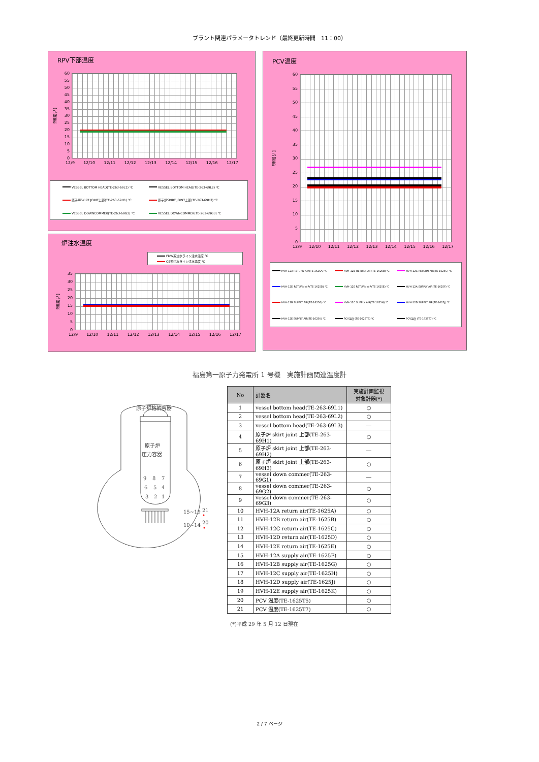プラント関連パラメータトレンド（最終更新時間　11：00）
RPV下部温度
温度[℃]
60
55
50
45
40
35
30
25
20
15
10
5
0
12/9 12/10 12/11 12/12 12/13 12/14 12/15 12/16 12/17
VESSEL BOTTOM HEAD(TE-263-69L1) ℃
VESSEL BOTTOM HEAD(TE-263-69L2) ℃
原子炉SKIRT JOINT上部(TE-263-69H1) ℃
原子炉SKIRT JOINT上部(TE-263-69H3) ℃
VESSEL DOWNCOMMER(TE-263-69G2) ℃
VESSEL DOWNCOMMER(TE-263-69G3) ℃
炉注水温度
FDW系注水ライン注水温度 ℃
CS系注水ライン注水温度 ℃
温度[℃]
35
30
25
20
15
10
5
0
12/9 12/10 12/11 12/12 12/13 12/14 12/15 12/16 12/17
PCV温度
温度[℃]
60
55
50
45
40
35
30
25
20
15
10
5
0
12/9 12/10 12/11 12/12 12/13 12/14 12/15 12/16 12/17
HVH-12A RETURN AIR(TE-1625A) ℃
HVH-12B RETURN AIR(TE-1625B) ℃
HVH-12C RETURN AIR(TE-1625C) ℃
HVH-12D RETURN AIR(TE-1625D) ℃
HVH-12E RETURN AIR(TE-1625E) ℃
HVH-12A SUPPLY AIR(TE-1625F) ℃
HVH-12B SUPPLY AIR(TE-1625G) ℃
HVH-12C SUPPLY AIR(TE-1625H) ℃
HVH-12D SUPPLY AIR(TE-1625J) ℃
HVH-12E SUPPLY AIR(TE-1625K) ℃
PCV温度 (TE-1625T5) ℃
PCV温度 (TE-1625T7) ℃
福島第一原子力発電所 1 号機　実施計画関連温度計
原子炉格納容器
原子炉
圧力容器
9
8
7
6
5
4
3
2
1
15~19
21
10~14
20
| No | 計器名 | 実施計画監視 対象計器(*) |
| --- | --- | --- |
| 1 | vessel bottom head(TE-263-69L1) | ○ |
| 2 | vessel bottom head(TE-263-69L2) | ○ |
| 3 | vessel bottom head(TE-263-69L3) | ― |
| 4 | 原子炉 skirt joint 上部(TE-263-69H1) | ○ |
| 5 | 原子炉 skirt joint 上部(TE-263-69H2) | ― |
| 6 | 原子炉 skirt joint 上部(TE-263-69H3) | ○ |
| 7 | vessel down commer(TE-263-69G1) | ― |
| 8 | vessel down commer(TE-263-69G2) | ○ |
| 9 | vessel down commer(TE-263-69G3) | ○ |
| 10 | HVH-12A return air(TE-1625A) | ○ |
| 11 | HVH-12B return air(TE-1625B) | ○ |
| 12 | HVH-12C return air(TE-1625C) | ○ |
| 13 | HVH-12D return air(TE-1625D) | ○ |
| 14 | HVH-12E return air(TE-1625E) | ○ |
| 15 | HVH-12A supply air(TE-1625F) | ○ |
| 16 | HVH-12B supply air(TE-1625G) | ○ |
| 17 | HVH-12C supply air(TE-1625H) | ○ |
| 18 | HVH-12D supply air(TE-1625J) | ○ |
| 19 | HVH-12E supply air(TE-1625K) | ○ |
| 20 | PCV 温度(TE-1625T5) | ○ |
| 21 | PCV 温度(TE-1625T7) | ○ |
(*)平成 29 年 5 月 12 日現在
2 / 7 ページ